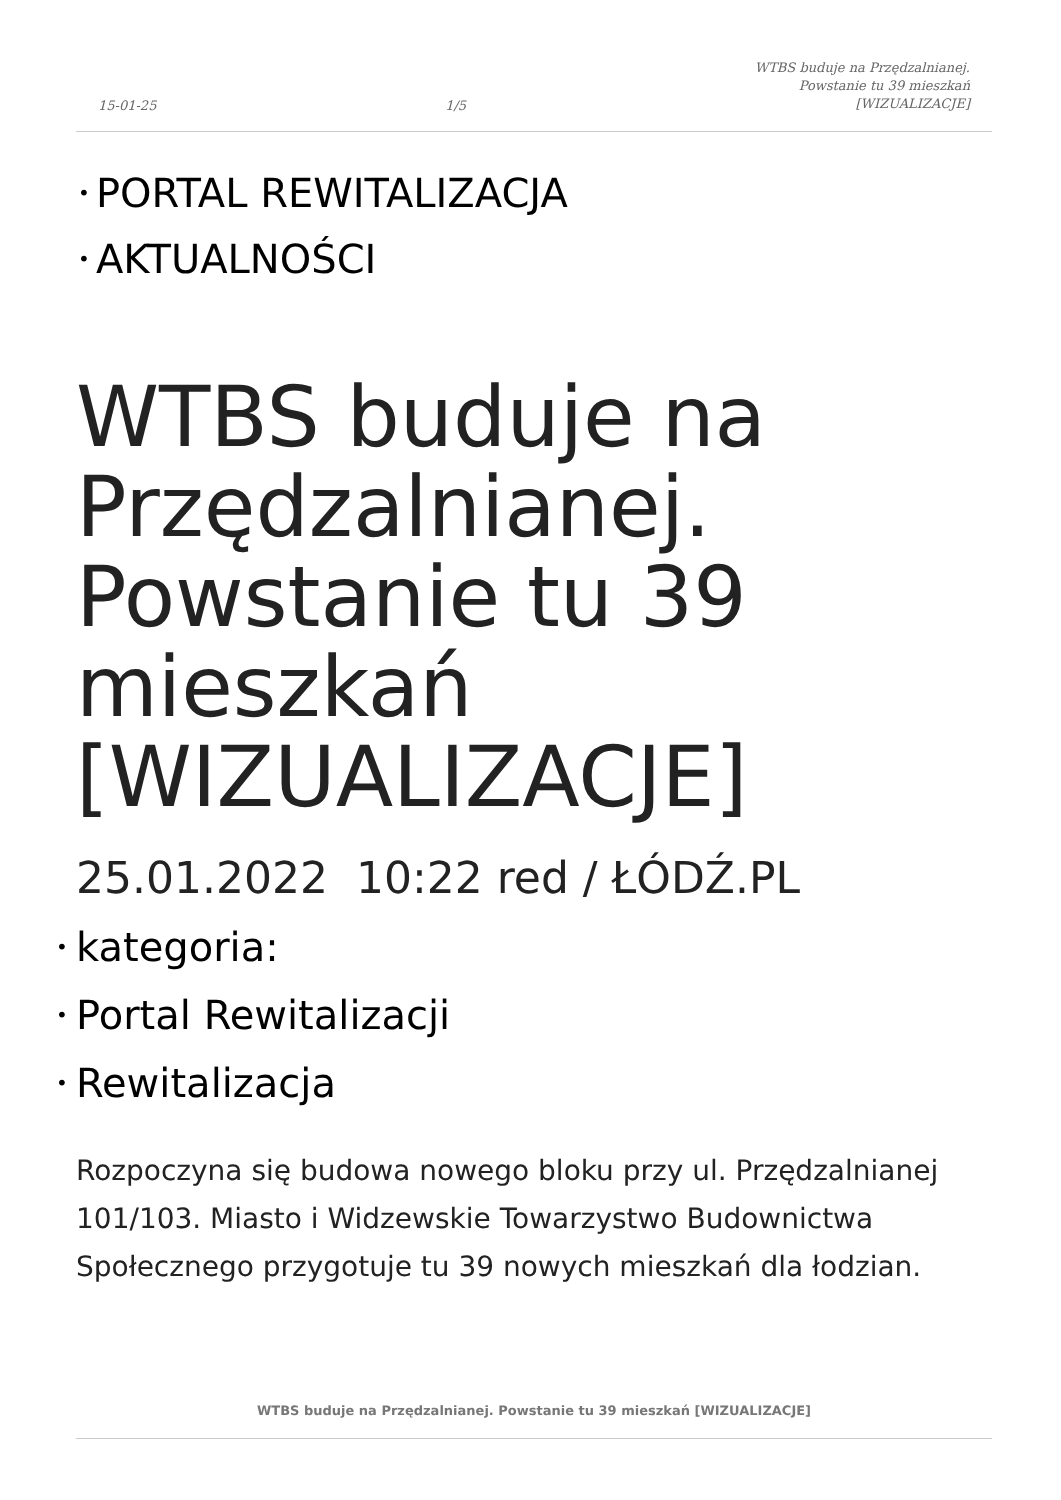15-01-25 1/5 WTBS buduje na Przędzalnianej.
Powstanie tu 39 mieszkań
[WIZUALIZACJE]
PORTAL REWITALIZACJA
AKTUALNOŚCI
WTBS buduje na Przędzalnianej. Powstanie tu 39 mieszkań [WIZUALIZACJE]
25.01.2022 10:22 red / ŁÓDŹ.PL
kategoria:
Portal Rewitalizacji
Rewitalizacja
Rozpoczyna się budowa nowego bloku przy ul. Przędzalnianej 101/103. Miasto i Widzewskie Towarzystwo Budownictwa Społecznego przygotuje tu 39 nowych mieszkań dla łodzian.
WTBS buduje na Przędzalnianej. Powstanie tu 39 mieszkań [WIZUALIZACJE]